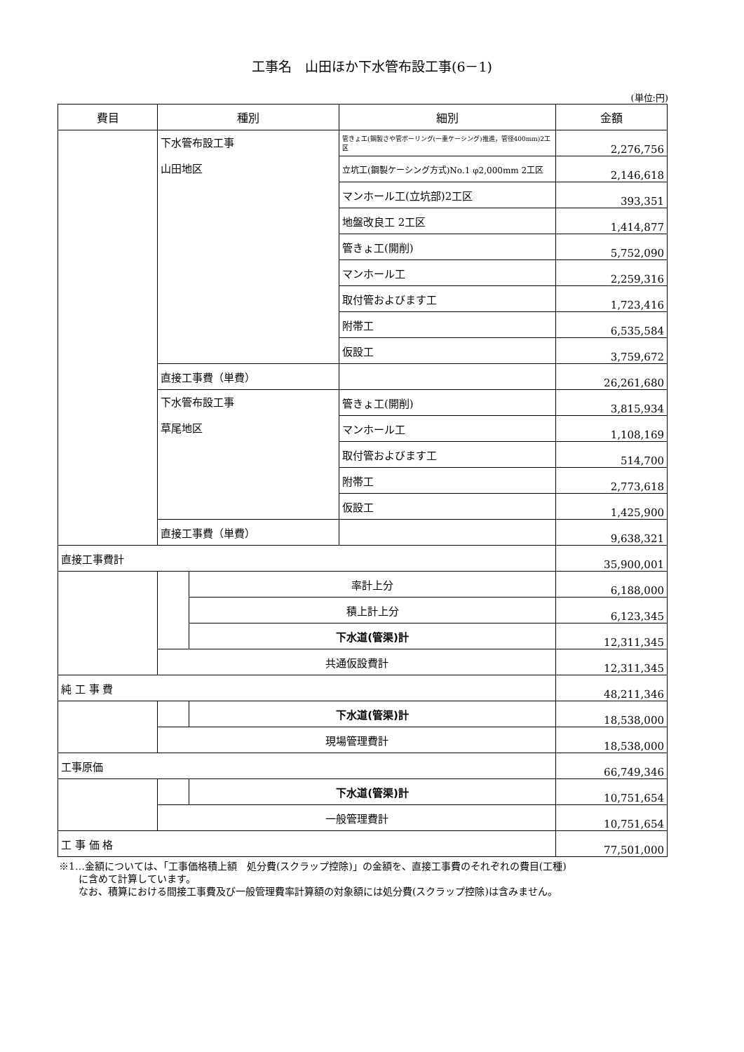工事名　山田ほか下水管布設工事(6－1)
(単位:円)
| 費目 | 種別 | | 細別 | 金額 |
| --- | --- | --- | --- | --- |
| | 下水管布設工事 山田地区 | | 管きょ工(鋼製さや管ボーリング(一重ケーシング)推進，管径400mm)2工区 | 2,276,756 |
| | | | 立坑工(鋼製ケーシング方式)No.1 φ2,000mm 2工区 | 2,146,618 |
| | | | マンホール工(立坑部)2工区 | 393,351 |
| | | | 地盤改良工 2工区 | 1,414,877 |
| | | | 管きょ工(開削) | 5,752,090 |
| | | | マンホール工 | 2,259,316 |
| | | | 取付管およびます工 | 1,723,416 |
| | | | 附帯工 | 6,535,584 |
| | | | 仮設工 | 3,759,672 |
| | 直接工事費（単費） | | | 26,261,680 |
| | 下水管布設工事 草尾地区 | | 管きょ工(開削) | 3,815,934 |
| | | | マンホール工 | 1,108,169 |
| | | | 取付管およびます工 | 514,700 |
| | | | 附帯工 | 2,773,618 |
| | | | 仮設工 | 1,425,900 |
| | 直接工事費（単費） | | | 9,638,321 |
| 直接工事費計 | | | | 35,900,001 |
| | | 率計上分 | | 6,188,000 |
| | | 積上計上分 | | 6,123,345 |
| | | 下水道(管渠)計 | | 12,311,345 |
| | 共通仮設費計 | | | 12,311,345 |
| 純 工 事 費 | | | | 48,211,346 |
| | | 下水道(管渠)計 | | 18,538,000 |
| | 現場管理費計 | | | 18,538,000 |
| 工事原価 | | | | 66,749,346 |
| | | 下水道(管渠)計 | | 10,751,654 |
| | 一般管理費計 | | | 10,751,654 |
| 工 事 価 格 | | | | 77,501,000 |
※1…金額については、「工事価格積上額　処分費(スクラップ控除)」の金額を、直接工事費のそれぞれの費目(工種)
　　に含めて計算しています。
　　なお、積算における間接工事費及び一般管理費率計算額の対象額には処分費(スクラップ控除)は含みません。